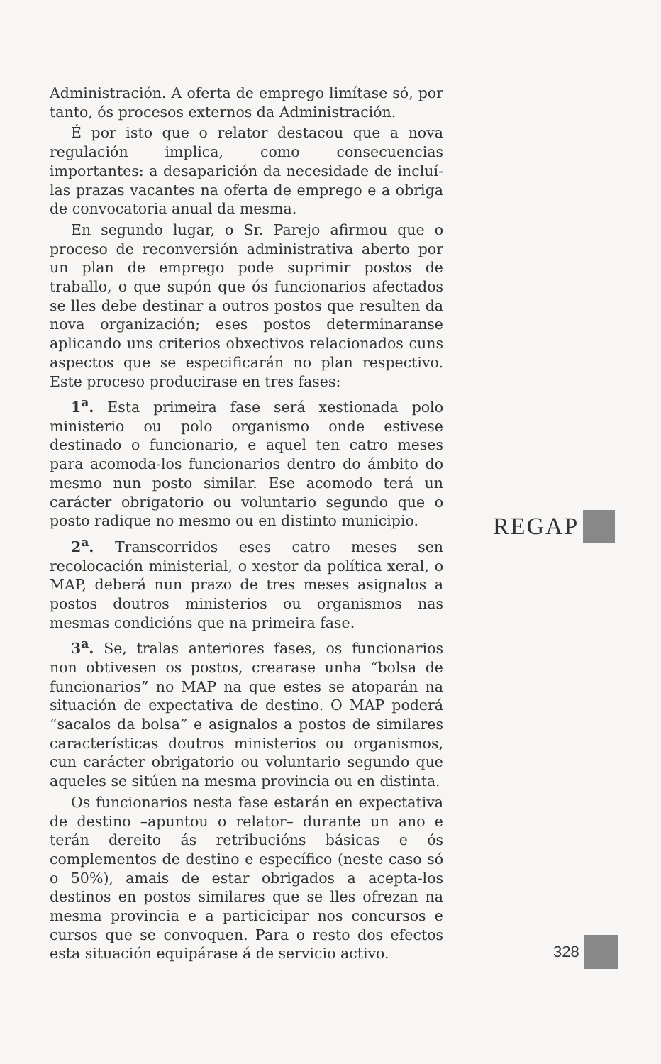Administración. A oferta de emprego limítase só, por tanto, ós procesos externos da Administración.
É por isto que o relator destacou que a nova regulación implica, como consecuencias importantes: a desaparición da necesidade de incluí-las prazas vacantes na oferta de emprego e a obriga de convocatoria anual da mesma.
En segundo lugar, o Sr. Parejo afirmou que o proceso de reconversión administrativa aberto por un plan de emprego pode suprimir postos de traballo, o que supón que ós funcionarios afectados se lles debe destinar a outros postos que resulten da nova organización; eses postos determinaranse aplicando uns criterios obxectivos relacionados cuns aspectos que se especificarán no plan respectivo. Este proceso producirase en tres fases:
1<sup>a</sup>. Esta primeira fase será xestionada polo ministerio ou polo organismo onde estivese destinado o funcionario, e aquel ten catro meses para acomoda-los funcionarios dentro do ámbito do mesmo nun posto similar. Ese acomodo terá un carácter obrigatorio ou voluntario segundo que o posto radique no mesmo ou en distinto municipio.
2<sup>a</sup>. Transcorridos eses catro meses sen recolocación ministerial, o xestor da política xeral, o MAP, deberá nun prazo de tres meses asignalos a postos doutros ministerios ou organismos nas mesmas condicións que na primeira fase.
3<sup>a</sup>. Se, tralas anteriores fases, os funcionarios non obtivesen os postos, crearase unha “bolsa de funcionarios” no MAP na que estes se atoparán na situación de expectativa de destino. O MAP poderá “sacalos da bolsa” e asignalos a postos de similares características doutros ministerios ou organismos, cun carácter obrigatorio ou voluntario segundo que aqueles se sitúen na mesma provincia ou en distinta.
Os funcionarios nesta fase estarán en expectativa de destino –apuntou o relator– durante un ano e terán dereito ás retribucións básicas e ós complementos de destino e específico (neste caso só o 50%), amais de estar obrigados a acepta-los destinos en postos similares que se lles ofrezan na mesma provincia e a particicipar nos concursos e cursos que se convoquen. Para o resto dos efectos esta situación equipárase á de servicio activo.
REGAP
328